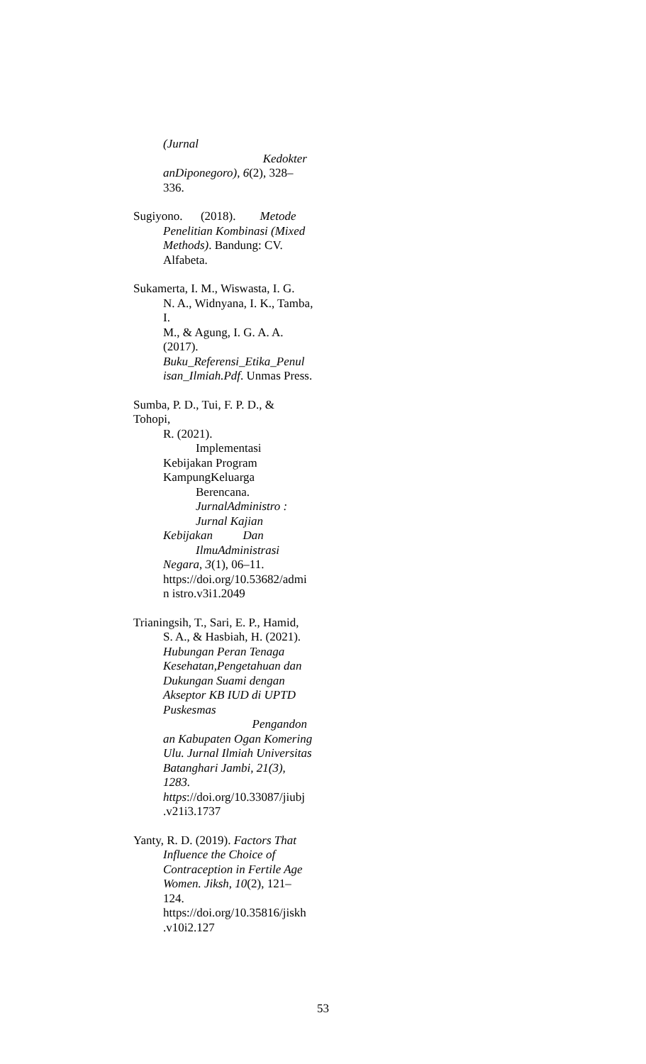(Jurnal
Kedokter
anDiponegoro), 6(2), 328–
336.
Sugiyono. (2018). Metode
Penelitian Kombinasi (Mixed Methods). Bandung: CV. Alfabeta.
Sukamerta, I. M., Wiswasta, I. G.
N. A., Widnyana, I. K., Tamba, I.
M., & Agung, I. G. A. A. (2017).
Buku_Referensi_Etika_Penul isan_Ilmiah.Pdf. Unmas Press.
Sumba, P. D., Tui, F. P. D., & Tohopi,
R. (2021).
Implementasi
Kebijakan Program
KampungKeluarga
Berencana.
JurnalAdministro :
Jurnal Kajian
Kebijakan Dan
IlmuAdministrasi
Negara, 3(1), 06–11.
https://doi.org/10.53682/admi n istro.v3i1.2049
Trianingsih, T., Sari, E. P., Hamid,
S. A., & Hasbiah, H. (2021). Hubungan Peran Tenaga Kesehatan,Pengetahuan dan Dukungan Suami dengan Akseptor KB IUD di UPTD Puskesmas
Pengandon
an Kabupaten Ogan Komering Ulu. Jurnal Ilmiah Universitas Batanghari Jambi, 21(3), 1283. https://doi.org/10.33087/jiubj .v21i3.1737
Yanty, R. D. (2019). Factors That
Influence the Choice of Contraception in Fertile Age Women. Jiksh, 10(2), 121–
124.
https://doi.org/10.35816/jiskh .v10i2.127
53